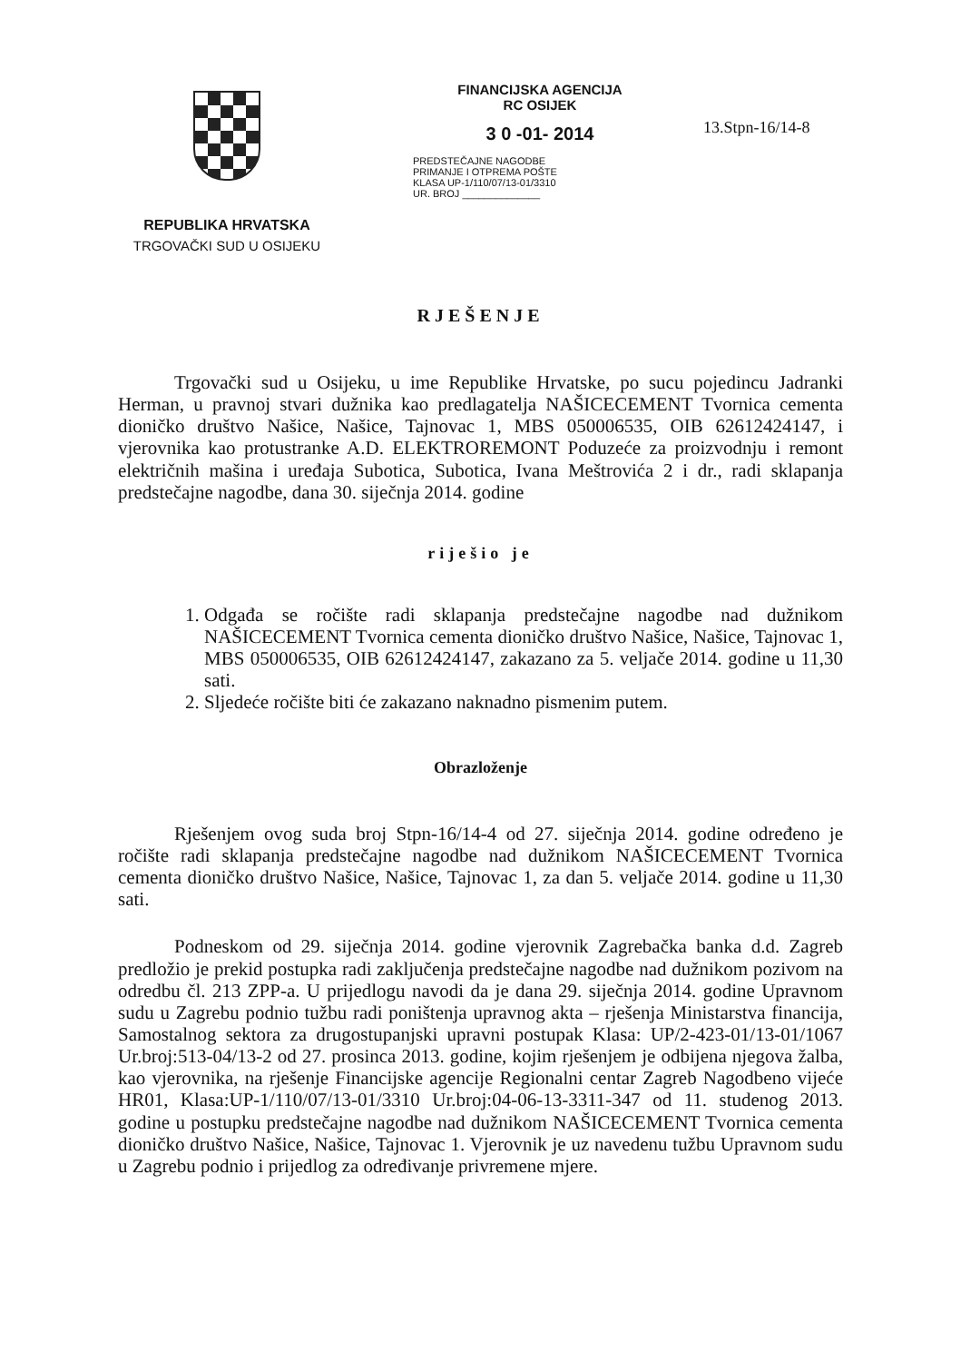REPUBLIKA HRVATSKA
TRGOVAČKI SUD U OSIJEKU
FINANCIJSKA AGENCIJA
RC OSIJEK
3 0 -01- 2014
PREDSTEČAJNE NAGODBE
PRIMANJE I OTPREMA POŠTE
KLASA UP-1/110/07/13-01/3310
UR. BROJ ______________
13.Stpn-16/14-8
RJEŠENJE
Trgovački sud u Osijeku, u ime Republike Hrvatske, po sucu pojedincu Jadranki Herman, u pravnoj stvari dužnika kao predlagatelja NAŠICECEMENT Tvornica cementa dioničko društvo Našice, Našice, Tajnovac 1, MBS 050006535, OIB 62612424147, i vjerovnika kao protustranke A.D. ELEKTROREMONT Poduzeće za proizvodnju i remont električnih mašina i uređaja Subotica, Subotica, Ivana Meštrovića 2 i dr., radi sklapanja predstečajne nagodbe, dana 30. siječnja 2014. godine
riješio je
1. Odgađa se ročište radi sklapanja predstečajne nagodbe nad dužnikom NAŠICECEMENT Tvornica cementa dioničko društvo Našice, Našice, Tajnovac 1, MBS 050006535, OIB 62612424147, zakazano za 5. veljače 2014. godine u 11,30 sati.
2. Sljedeće ročište biti će zakazano naknadno pismenim putem.
Obrazloženje
Rješenjem ovog suda broj Stpn-16/14-4 od 27. siječnja 2014. godine određeno je ročište radi sklapanja predstečajne nagodbe nad dužnikom NAŠICECEMENT Tvornica cementa dioničko društvo Našice, Našice, Tajnovac 1, za dan 5. veljače 2014. godine u 11,30 sati.
Podneskom od 29. siječnja 2014. godine vjerovnik Zagrebačka banka d.d. Zagreb predložio je prekid postupka radi zaključenja predstečajne nagodbe nad dužnikom pozivom na odredbu čl. 213 ZPP-a. U prijedlogu navodi da je dana 29. siječnja 2014. godine Upravnom sudu u Zagrebu podnio tužbu radi poništenja upravnog akta – rješenja Ministarstva financija, Samostalnog sektora za drugostupanjski upravni postupak Klasa: UP/2-423-01/13-01/1067 Ur.broj:513-04/13-2 od 27. prosinca 2013. godine, kojim rješenjem je odbijena njegova žalba, kao vjerovnika, na rješenje Financijske agencije Regionalni centar Zagreb Nagodbeno vijeće HR01, Klasa:UP-1/110/07/13-01/3310 Ur.broj:04-06-13-3311-347 od 11. studenog 2013. godine u postupku predstečajne nagodbe nad dužnikom NAŠICECEMENT Tvornica cementa dioničko društvo Našice, Našice, Tajnovac 1. Vjerovnik je uz navedenu tužbu Upravnom sudu u Zagrebu podnio i prijedlog za određivanje privremene mjere.